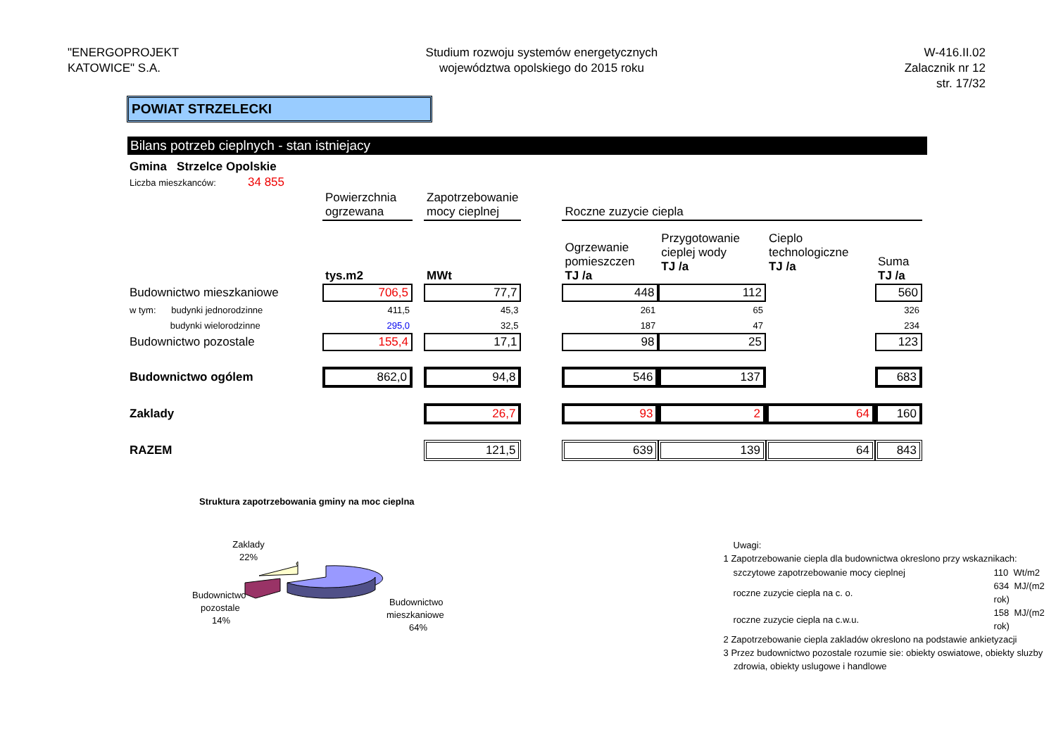"ENERGOPROJEKT
KATOWICE" S.A.
Studium rozwoju systemów energetycznych
województwa opolskiego do 2015 roku
W-416.II.02
Zalacznik nr 12
str. 17/32
POWIAT STRZELECKI
Bilans potrzeb cieplnych - stan istniejacy
| Gmina Strzelce Opolskie | |
| Liczba mieszkanców: | 34 855 |
| | Powierzchnia ogrzewana | | Zapotrzebowanie mocy cieplnej | | Roczne zuzycie ciepla | | | |
| | tys.m2 | | MWt | | Ogrzewanie pomieszczen TJ /a | Przygotowanie cieplej wody TJ /a | Cieplo technologiczne TJ /a | Suma TJ /a |
| Budownictwo mieszkaniowe | 706,5 | | 77,7 | | 448 | 112 | | 560 |
| w tym: budynki jednorodzinne | 411,5 | | 45,3 | | 261 | 65 | | 326 |
| budynki wielorodzinne | 295,0 | | 32,5 | | 187 | 47 | | 234 |
| Budownictwo pozostale | 155,4 | | 17,1 | | 98 | 25 | | 123 |
| Budownictwo ogólem | 862,0 | | 94,8 | | 546 | 137 | | 683 |
| Zaklady | | | 26,7 | | 93 | 2 | 64 | 160 |
| RAZEM | | | 121,5 | | 639 | 139 | 64 | 843 |
Struktura zapotrzebowania gminy na moc cieplna
Zaklady
22%
Budownictwo
pozostale
14%
Budownictwo
mieszkaniowe
64%
Uwagi:
1 Zapotrzebowanie ciepla dla budownictwa okreslono przy wskaznikach:
| szczytowe zapotrzebowanie mocy cieplnej | 110 Wt/m2 |
| roczne zuzycie ciepla na c. o. | 634 MJ/(m2 rok) |
| roczne zuzycie ciepla na c.w.u. | 158 MJ/(m2 rok) |
2 Zapotrzebowanie ciepla zakladów okreslono na podstawie ankietyzacji
3 Przez budownictwo pozostale rozumie sie: obiekty oswiatowe, obiekty sluzby
zdrowia, obiekty uslugowe i handlowe